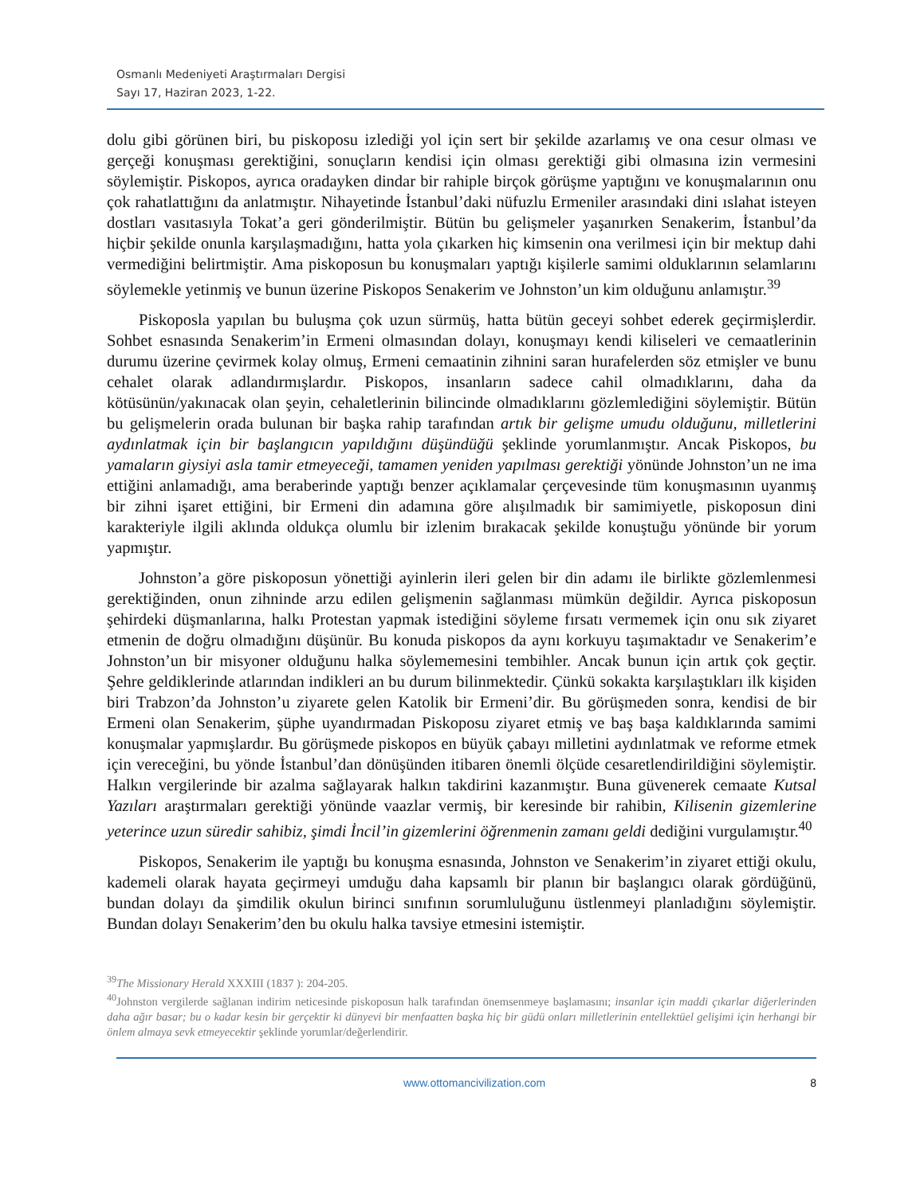Osmanlı Medeniyeti Araştırmaları Dergisi
Sayı 17, Haziran 2023, 1-22.
dolu gibi görünen biri, bu piskoposu izlediği yol için sert bir şekilde azarlamış ve ona cesur olması ve gerçeği konuşması gerektiğini, sonuçların kendisi için olması gerektiği gibi olmasına izin vermesini söylemiştir. Piskopos, ayrıca oradayken dindar bir rahiple birçok görüşme yaptığını ve konuşmalarının onu çok rahatlattığını da anlatmıştır. Nihayetinde İstanbul’daki nüfuzlu Ermeniler arasındaki dini ıslahat isteyen dostları vasıtasıyla Tokat’a geri gönderilmiştir. Bütün bu gelişmeler yaşanırken Senakerim, İstanbul’da hiçbir şekilde onunla karşılaşmadığını, hatta yola çıkarken hiç kimsenin ona verilmesi için bir mektup dahi vermediğini belirtmiştir. Ama piskoposun bu konuşmaları yaptığı kişilerle samimi olduklarının selamlarını söylemekle yetinmiş ve bunun üzerine Piskopos Senakerim ve Johnston’un kim olduğunu anlamıştır.<sup>39</sup>
Piskoposla yapılan bu buluşma çok uzun sürmüş, hatta bütün geceyi sohbet ederek geçirmişlerdir. Sohbet esnasında Senakerim’in Ermeni olmasından dolayı, konuşmayı kendi kiliseleri ve cemaatlerinin durumu üzerine çevirmek kolay olmuş, Ermeni cemaatinin zihnini saran hurafelerden söz etmişler ve bunu cehalet olarak adlandırmışlardır. Piskopos, insanların sadece cahil olmadıklarını, daha da kötüsünün/yakınacak olan şeyin, cehaletlerinin bilincinde olmadıklarını gözlemlediğini söylemiştir. Bütün bu gelişmelerin orada bulunan bir başka rahip tarafından artık bir gelişme umudu olduğunu, milletlerini aydınlatmak için bir başlangıcın yapıldığını düşündüğü şeklinde yorumlanmıştır. Ancak Piskopos, bu yamaların giysiyi asla tamir etmeyeceği, tamamen yeniden yapılması gerektiği yönünde Johnston’un ne ima ettiğini anlamadığı, ama beraberinde yaptığı benzer açıklamalar çerçevesinde tüm konuşmasının uyanmış bir zihni işaret ettiğini, bir Ermeni din adamına göre alışılmadık bir samimiyetle, piskoposun dini karakteriyle ilgili aklında oldukça olumlu bir izlenim bırakacak şekilde konuştuğu yönünde bir yorum yapmıştır.
Johnston’a göre piskoposun yönettiği ayinlerin ileri gelen bir din adamı ile birlikte gözlemlenmesi gerektiğinden, onun zihninde arzu edilen gelişmenin sağlanması mümkün değildir. Ayrıca piskoposun şehirdeki düşmanlarına, halkı Protestan yapmak istediğini söyleme fırsatı vermemek için onu sık ziyaret etmenin de doğru olmadığını düşünür. Bu konuda piskopos da aynı korkuyu taşımaktadır ve Senakerim’e Johnston’un bir misyoner olduğunu halka söylememesini tembihler. Ancak bunun için artık çok geçtir. Şehre geldiklerinde atlarından indikleri an bu durum bilinmektedir. Çünkü sokakta karşılaştıkları ilk kişiden biri Trabzon’da Johnston’u ziyarete gelen Katolik bir Ermeni’dir. Bu görüşmeden sonra, kendisi de bir Ermeni olan Senakerim, şüphe uyandırmadan Piskoposu ziyaret etmiş ve baş başa kaldıklarında samimi konuşmalar yapmışlardır. Bu görüşmede piskopos en büyük çabayı milletini aydınlatmak ve reforme etmek için vereceğini, bu yönde İstanbul’dan dönüşünden itibaren önemli ölçüde cesaretlendirildiğini söylemiştir. Halkın vergilerinde bir azalma sağlayarak halkın takdirini kazanmıştır. Buna güvenerek cemaate Kutsal Yazıları araştırmaları gerektiği yönünde vaazlar vermiş, bir keresinde bir rahibin, Kilisenin gizemlerine yeterince uzun süredir sahibiz, şimdi İncil’in gizemlerini öğrenmenin zamanı geldi dediğini vurgulamıştır.<sup>40</sup>
Piskopos, Senakerim ile yaptığı bu konuşma esnasında, Johnston ve Senakerim’in ziyaret ettiği okulu, kademeli olarak hayata geçirmeyi umduğu daha kapsamlı bir planın bir başlangıcı olarak gördüğünü, bundan dolayı da şimdilik okulun birinci sınıfının sorumluluğunu üstlenmeyi planladığını söylemiştir. Bundan dolayı Senakerim’den bu okulu halka tavsiye etmesini istemiştir.
<sup>39</sup> The Missionary Herald XXXIII (1837 ): 204-205.
<sup>40</sup> Johnston vergilerde sağlanan indirim neticesinde piskoposun halk tarafından önemsenmeye başlamasını; insanlar için maddi çıkarlar diğerlerinden daha ağır basar; bu o kadar kesin bir gerçektir ki dünyevi bir menfaatten başka hiç bir güdü onları milletlerinin entellektüel gelişimi için herhangi bir önlem almaya sevk etmeyecektir şeklinde yorumlar/değerlendirir.
www.ottomancivilization.com 8